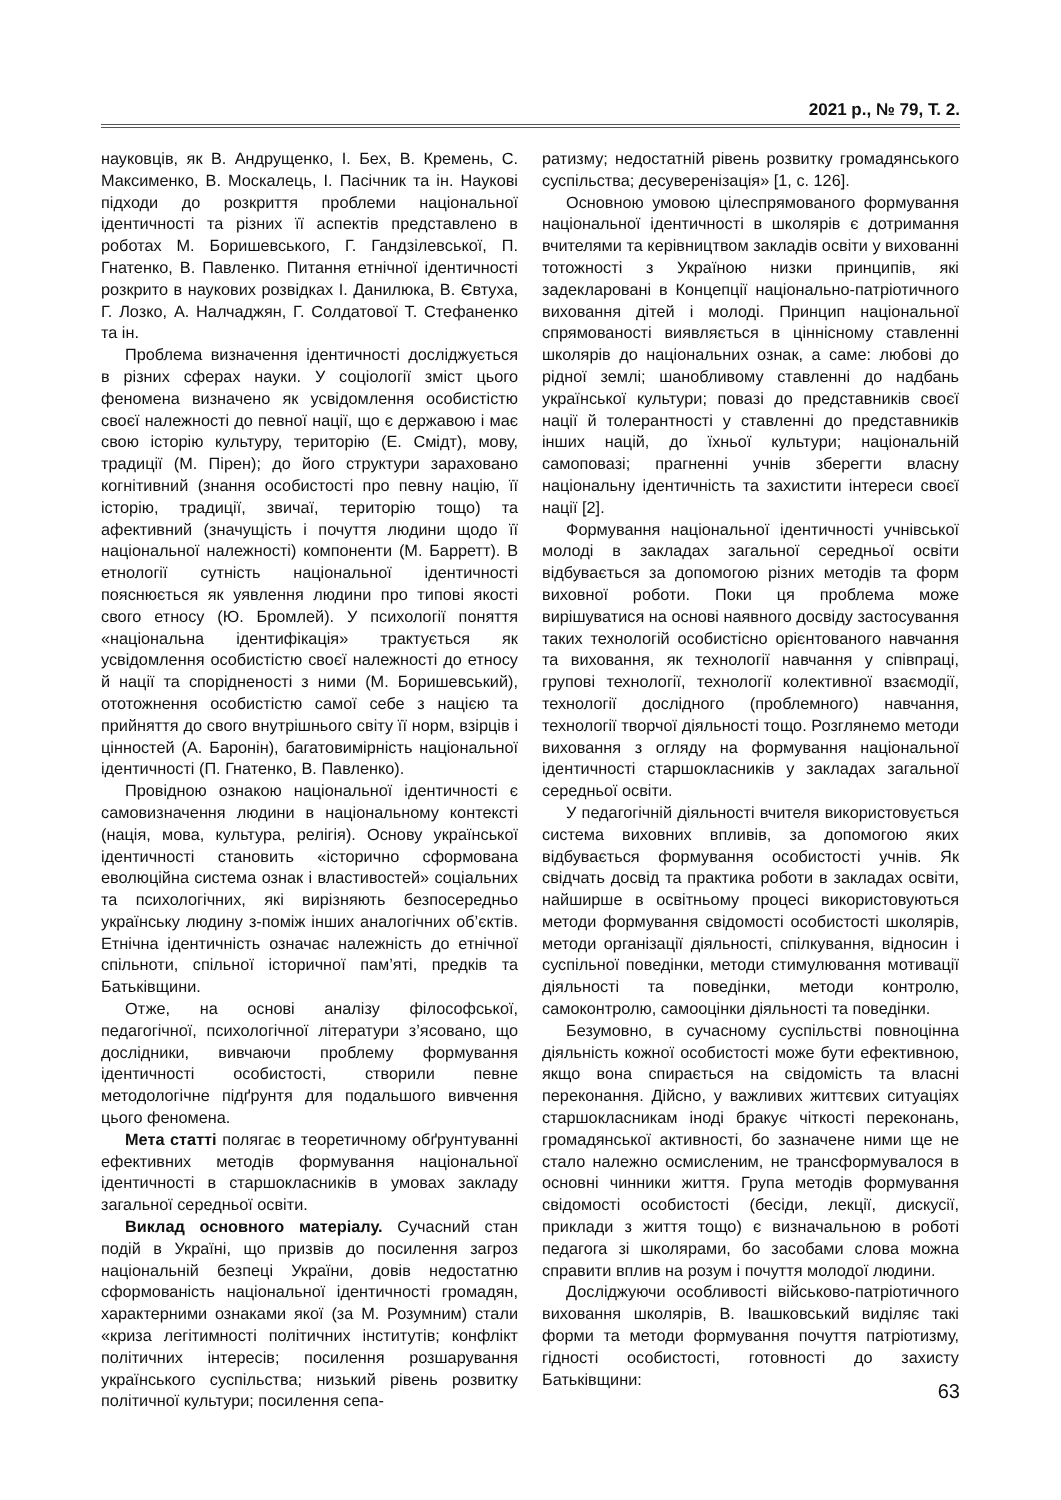2021 р., № 79, Т. 2.
науковців, як В. Андрущенко, І. Бех, В. Кремень, С. Максименко, В. Москалець, І. Пасічник та ін. Наукові підходи до розкриття проблеми національної ідентичності та різних її аспектів представлено в роботах М. Боришевського, Г. Гандзілевської, П. Гнатенко, В. Павленко. Питання етнічної ідентичності розкрито в наукових розвідках І. Данилюка, В. Євтуха, Г. Лозко, А. Налчаджян, Г. Солдатової Т. Стефаненко та ін.
Проблема визначення ідентичності досліджується в різних сферах науки. У соціології зміст цього феномена визначено як усвідомлення особистістю своєї належності до певної нації, що є державою і має свою історію культуру, територію (Е. Смідт), мову, традиції (М. Пірен); до його структури зараховано когнітивний (знання особистості про певну націю, її історію, традиції, звичаї, територію тощо) та афективний (значущість і почуття людини щодо її національної належності) компоненти (М. Барретт). В етнології сутність національної ідентичності пояснюється як уявлення людини про типові якості свого етносу (Ю. Бромлей). У психології поняття «національна ідентифікація» трактується як усвідомлення особистістю своєї належності до етносу й нації та спорідненості з ними (М. Боришевський), ототожнення особистістю самої себе з нацією та прийняття до свого внутрішнього світу її норм, взірців і цінностей (А. Баронін), багатовимірність національної ідентичності (П. Гнатенко, В. Павленко).
Провідною ознакою національної ідентичності є самовизначення людини в національному контексті (нація, мова, культура, релігія). Основу української ідентичності становить «історично сформована еволюційна система ознак і властивостей» соціальних та психологічних, які вирізняють безпосередньо українську людину з-поміж інших аналогічних об’єктів. Етнічна ідентичність означає належність до етнічної спільноти, спільної історичної пам’яті, предків та Батьківщини.
Отже, на основі аналізу філософської, педагогічної, психологічної літератури з’ясовано, що дослідники, вивчаючи проблему формування ідентичності особистості, створили певне методологічне підґрунтя для подальшого вивчення цього феномена.
Мета статті полягає в теоретичному обґрунтуванні ефективних методів формування національної ідентичності в старшокласників в умовах закладу загальної середньої освіти.
Виклад основного матеріалу. Сучасний стан подій в Україні, що призвів до посилення загроз національній безпеці України, довів недостатню сформованість національної ідентичності громадян, характерними ознаками якої (за М. Розумним) стали «криза легітимності політичних інститутів; конфлікт політичних інтересів; посилення розшарування українського суспільства; низький рівень розвитку політичної культури; посилення сепа-
ратизму; недостатній рівень розвитку громадянського суспільства; десуверенізація» [1, с. 126].
Основною умовою цілеспрямованого формування національної ідентичності в школярів є дотримання вчителями та керівництвом закладів освіти у вихованні тотожності з Україною низки принципів, які задекларовані в Концепції національно-патріотичного виховання дітей і молоді. Принцип національної спрямованості виявляється в ціннісному ставленні школярів до національних ознак, а саме: любові до рідної землі; шанобливому ставленні до надбань української культури; повазі до представників своєї нації й толерантності у ставленні до представників інших націй, до їхньої культури; національній самоповазі; прагненні учнів зберегти власну національну ідентичність та захистити інтереси своєї нації [2].
Формування національної ідентичності учнівської молоді в закладах загальної середньої освіти відбувається за допомогою різних методів та форм виховної роботи. Поки ця проблема може вирішуватися на основі наявного досвіду застосування таких технологій особистісно орієнтованого навчання та виховання, як технології навчання у співпраці, групові технології, технології колективної взаємодії, технології дослідного (проблемного) навчання, технології творчої діяльності тощо. Розглянемо методи виховання з огляду на формування національної ідентичності старшокласників у закладах загальної середньої освіти.
У педагогічній діяльності вчителя використовується система виховних впливів, за допомогою яких відбувається формування особистості учнів. Як свідчать досвід та практика роботи в закладах освіти, найширше в освітньому процесі використовуються методи формування свідомості особистості школярів, методи організації діяльності, спілкування, відносин і суспільної поведінки, методи стимулювання мотивації діяльності та поведінки, методи контролю, самоконтролю, самооцінки діяльності та поведінки.
Безумовно, в сучасному суспільстві повноцінна діяльність кожної особистості може бути ефективною, якщо вона спирається на свідомість та власні переконання. Дійсно, у важливих життєвих ситуаціях старшокласникам іноді бракує чіткості переконань, громадянської активності, бо зазначене ними ще не стало належно осмисленим, не трансформувалося в основні чинники життя. Група методів формування свідомості особистості (бесіди, лекції, дискусії, приклади з життя тощо) є визначальною в роботі педагога зі школярами, бо засобами слова можна справити вплив на розум і почуття молодої людини.
Досліджуючи особливості військово-патріотичного виховання школярів, В. Івашковський виділяє такі форми та методи формування почуття патріотизму, гідності особистості, готовності до захисту Батьківщини:
63